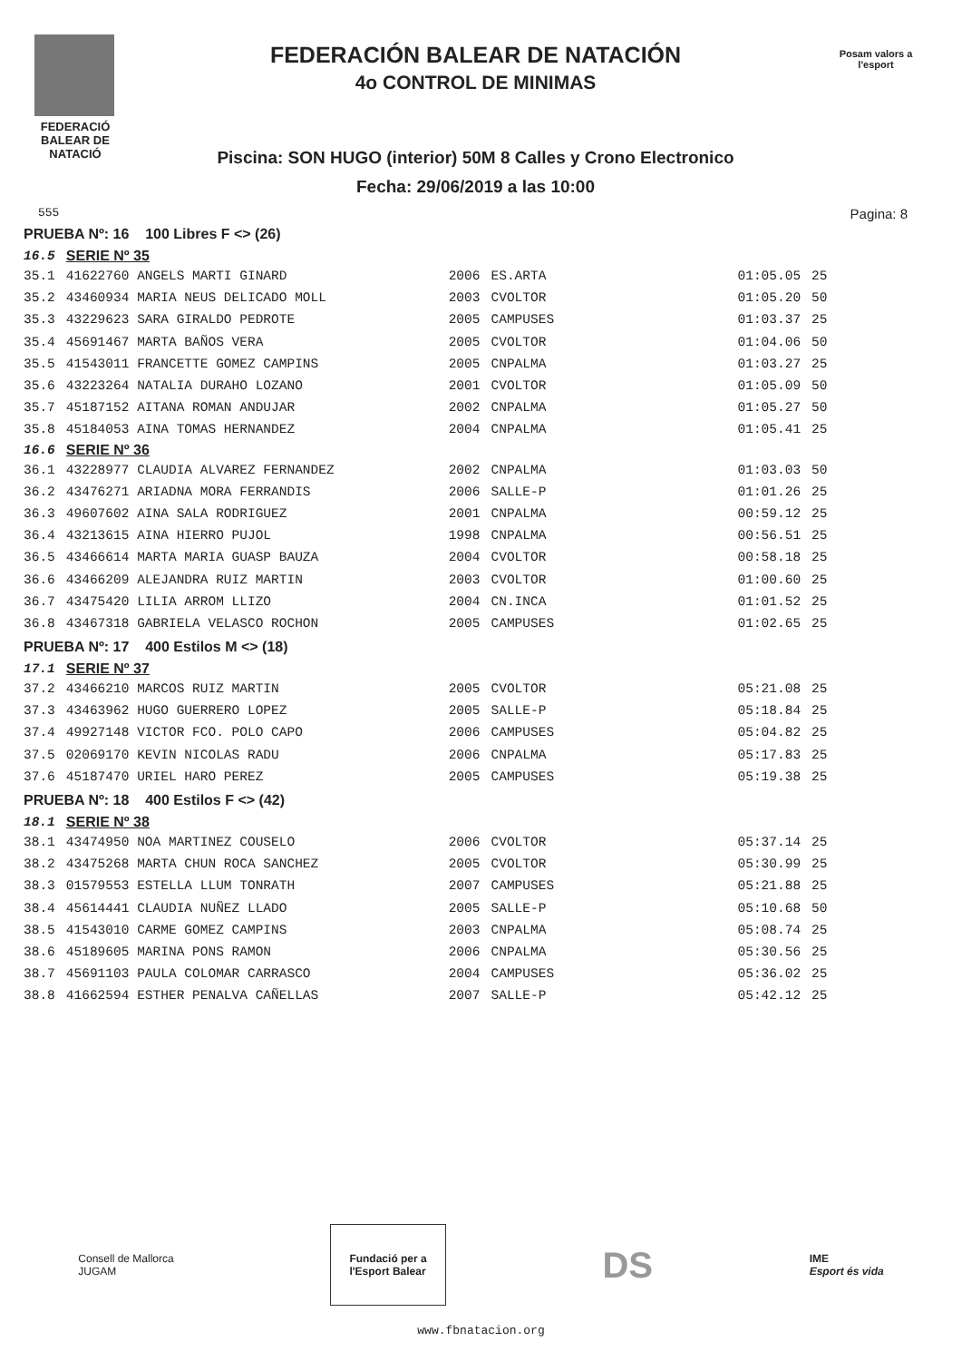FEDERACIÓ
BALEAR DE
NATACIÓ
FEDERACIÓN BALEAR DE NATACIÓN
4o CONTROL DE MINIMAS
Piscina: SON HUGO (interior) 50M 8 Calles y Crono Electronico
Fecha: 29/06/2019 a las 10:00
Posam valors a l'esport
555 Pagina: 8
| PRUEBA Nº: 16 100 Libres F <> (26) | | | | | |
| 16.5 | SERIE Nº 35 | | | | |
| 35.1 | 41622760 ANGELS MARTI GINARD | 2006 | ES.ARTA | 01:05.05 | 25 |
| 35.2 | 43460934 MARIA NEUS DELICADO MOLL | 2003 | CVOLTOR | 01:05.20 | 50 |
| 35.3 | 43229623 SARA GIRALDO PEDROTE | 2005 | CAMPUSES | 01:03.37 | 25 |
| 35.4 | 45691467 MARTA BAÑOS VERA | 2005 | CVOLTOR | 01:04.06 | 50 |
| 35.5 | 41543011 FRANCETTE GOMEZ CAMPINS | 2005 | CNPALMA | 01:03.27 | 25 |
| 35.6 | 43223264 NATALIA DURAHO LOZANO | 2001 | CVOLTOR | 01:05.09 | 50 |
| 35.7 | 45187152 AITANA ROMAN ANDUJAR | 2002 | CNPALMA | 01:05.27 | 50 |
| 35.8 | 45184053 AINA TOMAS HERNANDEZ | 2004 | CNPALMA | 01:05.41 | 25 |
| 16.6 | SERIE Nº 36 | | | | |
| 36.1 | 43228977 CLAUDIA ALVAREZ FERNANDEZ | 2002 | CNPALMA | 01:03.03 | 50 |
| 36.2 | 43476271 ARIADNA MORA FERRANDIS | 2006 | SALLE-P | 01:01.26 | 25 |
| 36.3 | 49607602 AINA SALA RODRIGUEZ | 2001 | CNPALMA | 00:59.12 | 25 |
| 36.4 | 43213615 AINA HIERRO PUJOL | 1998 | CNPALMA | 00:56.51 | 25 |
| 36.5 | 43466614 MARTA MARIA GUASP BAUZA | 2004 | CVOLTOR | 00:58.18 | 25 |
| 36.6 | 43466209 ALEJANDRA RUIZ MARTIN | 2003 | CVOLTOR | 01:00.60 | 25 |
| 36.7 | 43475420 LILIA ARROM LLIZO | 2004 | CN.INCA | 01:01.52 | 25 |
| 36.8 | 43467318 GABRIELA VELASCO ROCHON | 2005 | CAMPUSES | 01:02.65 | 25 |
| PRUEBA Nº: 17 400 Estilos M <> (18) | | | | | |
| 17.1 | SERIE Nº 37 | | | | |
| 37.2 | 43466210 MARCOS RUIZ MARTIN | 2005 | CVOLTOR | 05:21.08 | 25 |
| 37.3 | 43463962 HUGO GUERRERO LOPEZ | 2005 | SALLE-P | 05:18.84 | 25 |
| 37.4 | 49927148 VICTOR FCO. POLO CAPO | 2006 | CAMPUSES | 05:04.82 | 25 |
| 37.5 | 02069170 KEVIN NICOLAS RADU | 2006 | CNPALMA | 05:17.83 | 25 |
| 37.6 | 45187470 URIEL HARO PEREZ | 2005 | CAMPUSES | 05:19.38 | 25 |
| PRUEBA Nº: 18 400 Estilos F <> (42) | | | | | |
| 18.1 | SERIE Nº 38 | | | | |
| 38.1 | 43474950 NOA MARTINEZ COUSELO | 2006 | CVOLTOR | 05:37.14 | 25 |
| 38.2 | 43475268 MARTA CHUN ROCA SANCHEZ | 2005 | CVOLTOR | 05:30.99 | 25 |
| 38.3 | 01579553 ESTELLA LLUM TONRATH | 2007 | CAMPUSES | 05:21.88 | 25 |
| 38.4 | 45614441 CLAUDIA NUÑEZ LLADO | 2005 | SALLE-P | 05:10.68 | 50 |
| 38.5 | 41543010 CARME GOMEZ CAMPINS | 2003 | CNPALMA | 05:08.74 | 25 |
| 38.6 | 45189605 MARINA PONS RAMON | 2006 | CNPALMA | 05:30.56 | 25 |
| 38.7 | 45691103 PAULA COLOMAR CARRASCO | 2004 | CAMPUSES | 05:36.02 | 25 |
| 38.8 | 41662594 ESTHER PENALVA CAÑELLAS | 2007 | SALLE-P | 05:42.12 | 25 |
Consell de Mallorca
JUGAM
Fundació per a
l'Esport Balear
DS
IME
Esport és vida
www.fbnatacion.org